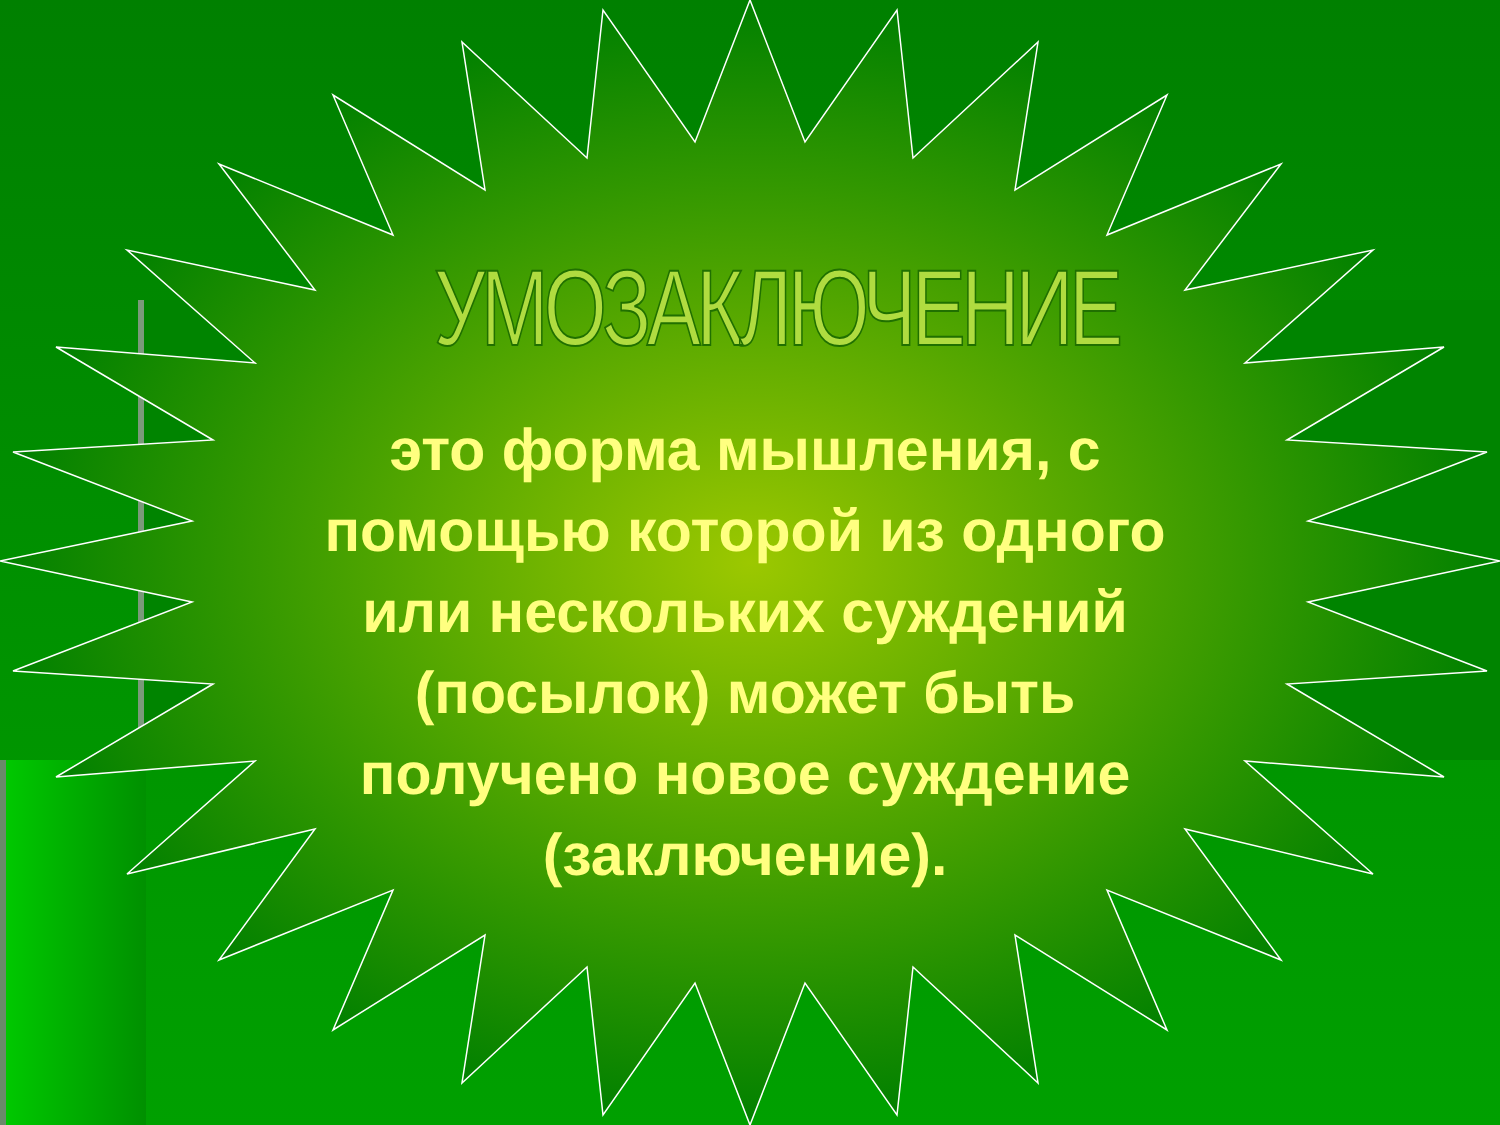УМОЗАКЛЮЧЕНИЕ
это форма мышления, с помощью которой из одного или нескольких суждений (посылок) может быть получено новое суждение (заключение).